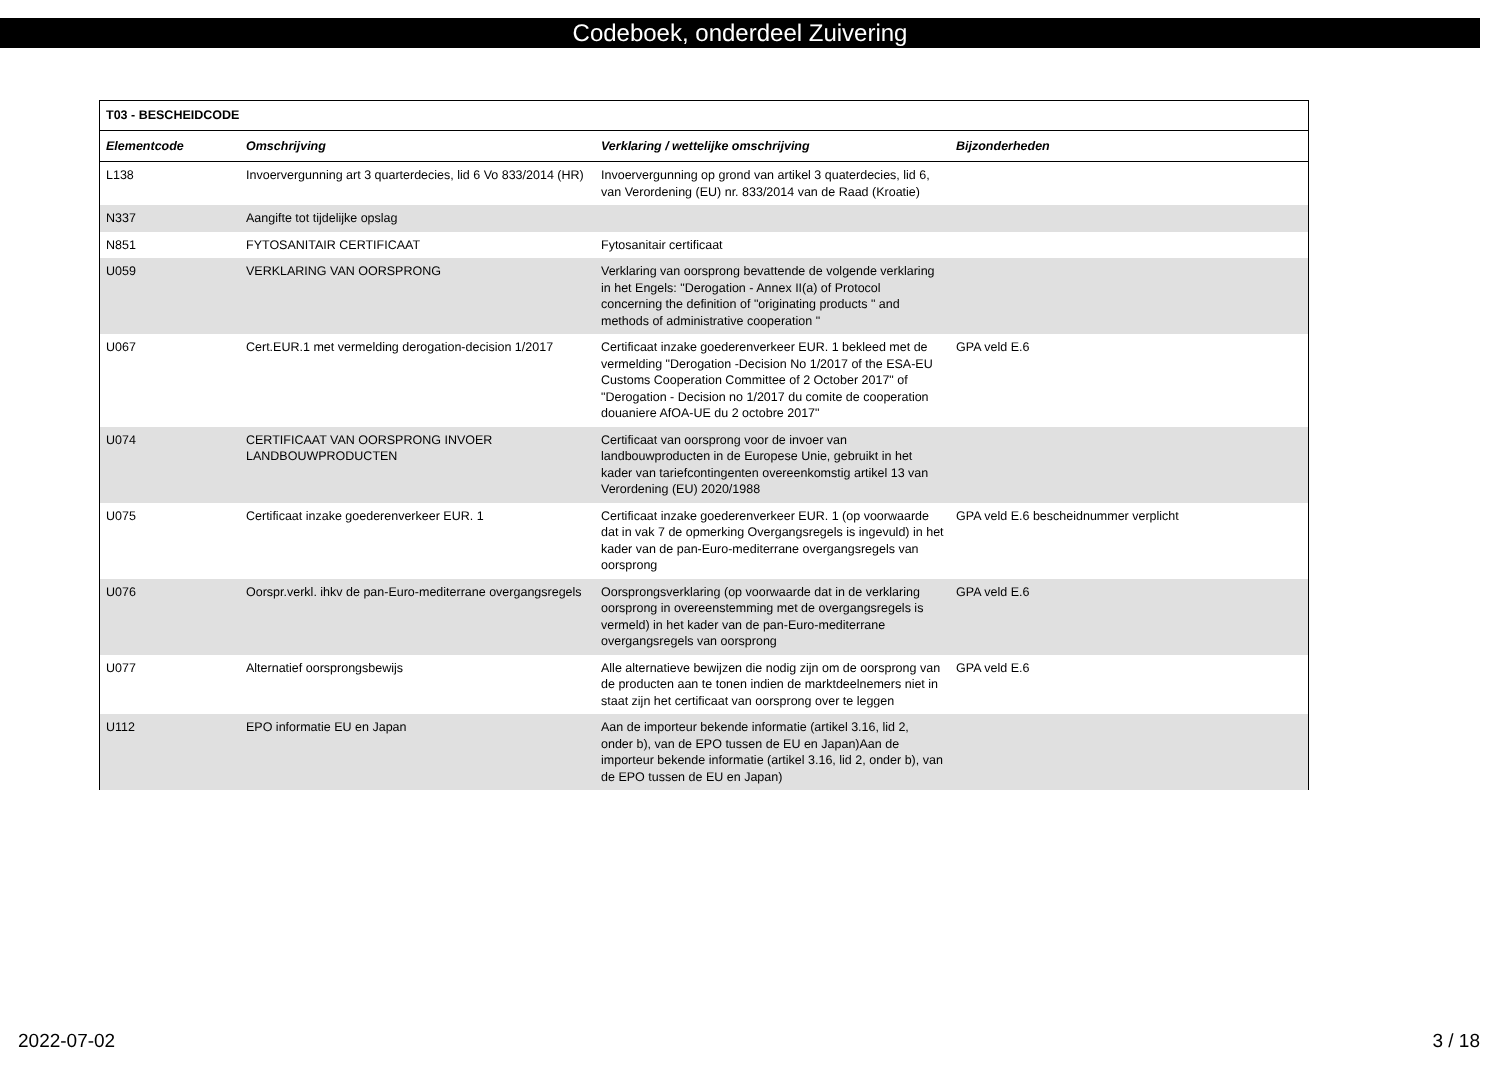Codeboek, onderdeel Zuivering
| T03 - BESCHEIDCODE | | | |
| --- | --- | --- | --- |
| Elementcode | Omschrijving | Verklaring / wettelijke omschrijving | Bijzonderheden |
| L138 | Invoervergunning art 3 quarterdecies, lid 6 Vo 833/2014 (HR) | Invoervergunning op grond van artikel 3 quaterdecies, lid 6, van Verordening (EU) nr. 833/2014 van de Raad (Kroatie) | |
| N337 | Aangifte tot tijdelijke opslag | | |
| N851 | FYTOSANITAIR CERTIFICAAT | Fytosanitair certificaat | |
| U059 | VERKLARING VAN OORSPRONG | Verklaring van oorsprong bevattende de volgende verklaring in het Engels: "Derogation - Annex II(a) of Protocol concerning the definition of "originating products " and methods of administrative cooperation " | |
| U067 | Cert.EUR.1 met vermelding derogation-decision 1/2017 | Certificaat inzake goederenverkeer EUR. 1 bekleed met de vermelding "Derogation -Decision No 1/2017 of the ESA-EU Customs Cooperation Committee of 2 October 2017" of "Derogation - Decision no 1/2017 du comite de cooperation douaniere AfOA-UE du 2 octobre 2017" | GPA veld E.6 |
| U074 | CERTIFICAAT VAN OORSPRONG INVOER LANDBOUWPRODUCTEN | Certificaat van oorsprong voor de invoer van landbouwproducten in de Europese Unie, gebruikt in het kader van tariefcontingenten overeenkomstig artikel 13 van Verordening (EU) 2020/1988 | |
| U075 | Certificaat inzake goederenverkeer EUR. 1 | Certificaat inzake goederenverkeer EUR. 1 (op voorwaarde dat in vak 7 de opmerking Overgangsregels is ingevuld) in het kader van de pan-Euro-mediterrane overgangsregels van oorsprong | GPA veld E.6 bescheidnummer verplicht |
| U076 | Oorspr.verkl. ihkv de pan-Euro-mediterrane overgangsregels | Oorsprongsverklaring (op voorwaarde dat in de verklaring oorsprong in overeenstemming met de overgangsregels is vermeld) in het kader van de pan-Euro-mediterrane overgangsregels van oorsprong | GPA veld E.6 |
| U077 | Alternatief oorsprongsbewijs | Alle alternatieve bewijzen die nodig zijn om de oorsprong van de producten aan te tonen indien de marktdeelnemers niet in staat zijn het certificaat van oorsprong over te leggen | GPA veld E.6 |
| U112 | EPO informatie EU en Japan | Aan de importeur bekende informatie (artikel 3.16, lid 2, onder b), van de EPO tussen de EU en Japan)Aan de importeur bekende informatie (artikel 3.16, lid 2, onder b), van de EPO tussen de EU en Japan) | |
2022-07-02 3 / 18